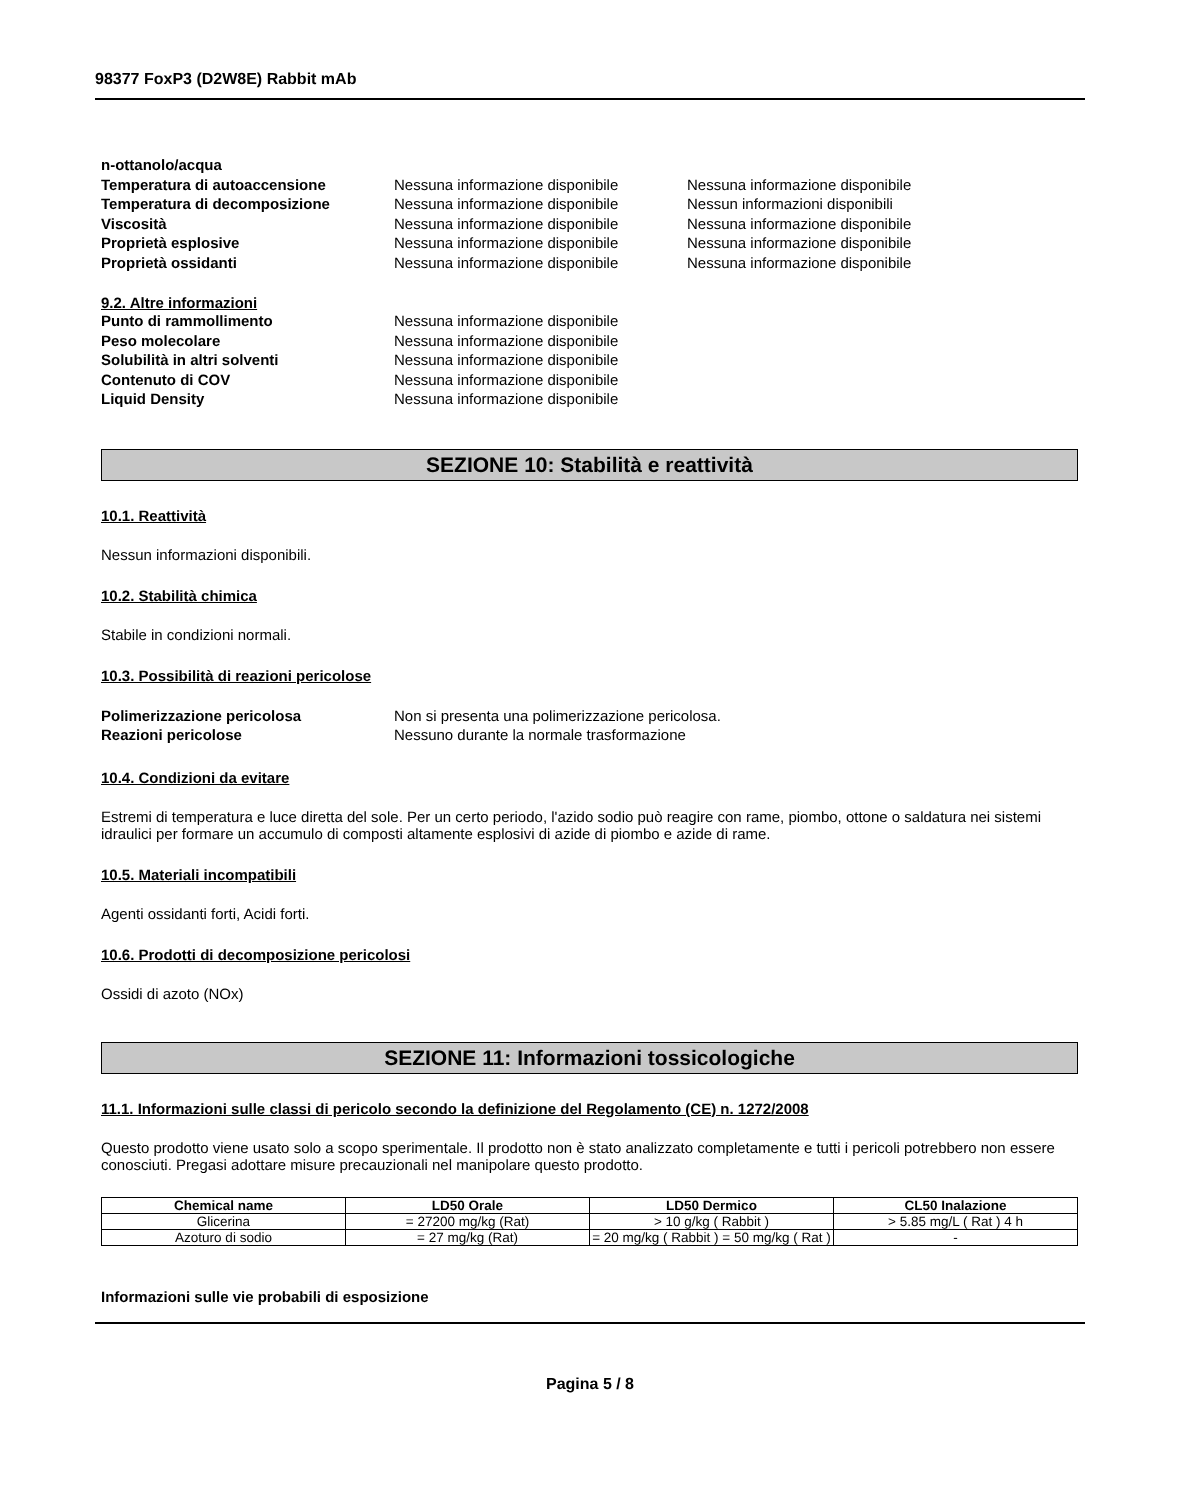98377 FoxP3 (D2W8E) Rabbit mAb
n-ottanolo/acqua
Temperatura di autoaccensione Nessuna informazione disponibile Nessuna informazione disponibile
Temperatura di decomposizione Nessuna informazione disponibile Nessun informazioni disponibili
Viscosità Nessuna informazione disponibile Nessuna informazione disponibile
Proprietà esplosive Nessuna informazione disponibile Nessuna informazione disponibile
Proprietà ossidanti Nessuna informazione disponibile Nessuna informazione disponibile
9.2. Altre informazioni
Punto di rammollimento Nessuna informazione disponibile
Peso molecolare Nessuna informazione disponibile
Solubilità in altri solventi Nessuna informazione disponibile
Contenuto di COV Nessuna informazione disponibile
Liquid Density Nessuna informazione disponibile
SEZIONE 10: Stabilità e reattività
10.1. Reattività
Nessun informazioni disponibili.
10.2. Stabilità chimica
Stabile in condizioni normali.
10.3. Possibilità di reazioni pericolose
Polimerizzazione pericolosa Non si presenta una polimerizzazione pericolosa.
Reazioni pericolose Nessuno durante la normale trasformazione
10.4. Condizioni da evitare
Estremi di temperatura e luce diretta del sole. Per un certo periodo, l'azido sodio può reagire con rame, piombo, ottone o saldatura nei sistemi idraulici per formare un accumulo di composti altamente esplosivi di azide di piombo e azide di rame.
10.5. Materiali incompatibili
Agenti ossidanti forti, Acidi forti.
10.6. Prodotti di decomposizione pericolosi
Ossidi di azoto (NOx)
SEZIONE 11: Informazioni tossicologiche
11.1. Informazioni sulle classi di pericolo secondo la definizione del Regolamento (CE) n. 1272/2008
Questo prodotto viene usato solo a scopo sperimentale. Il prodotto non è stato analizzato completamente e tutti i pericoli potrebbero non essere conosciuti. Pregasi adottare misure precauzionali nel manipolare questo prodotto.
| Chemical name | LD50 Orale | LD50 Dermico | CL50 Inalazione |
| --- | --- | --- | --- |
| Glicerina | = 27200 mg/kg (Rat) | > 10 g/kg ( Rabbit ) | > 5.85 mg/L ( Rat ) 4 h |
| Azoturo di sodio | = 27 mg/kg (Rat) | = 20 mg/kg ( Rabbit ) = 50 mg/kg ( Rat ) | - |
Informazioni sulle vie probabili di esposizione
Pagina 5 / 8